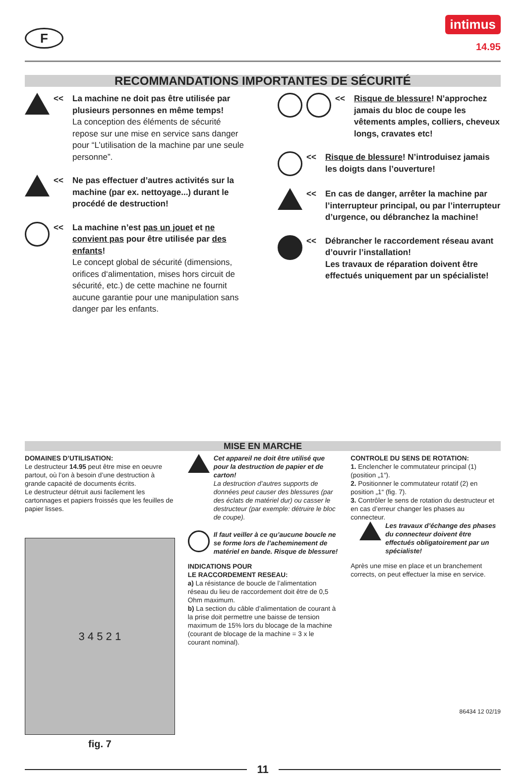F
intimus
14.95
RECOMMANDATIONS IMPORTANTES DE SÉCURITÉ
<< La machine ne doit pas être utilisée par plusieurs personnes en même temps!
La conception des éléments de sécurité repose sur une mise en service sans danger pour “L’utilisation de la machine par une seule personne”.
<< Ne pas effectuer d’autres activités sur la machine (par ex. nettoyage...) durant le procédé de destruction!
<< La machine n’est pas un jouet et ne convient pas pour être utilisée par des enfants!
Le concept global de sécurité (dimensions, orifices d‘alimentation, mises hors circuit de sécurité, etc.) de cette machine ne fournit aucune garantie pour une manipulation sans danger par les enfants.
<< Risque de blessure! N’approchez jamais du bloc de coupe les vêtements amples, colliers, cheveux longs, cravates etc!
<< Risque de blessure! N’introduisez jamais les doigts dans l’ouverture!
<< En cas de danger, arrêter la machine par l’interrupteur principal, ou par l’interrupteur d’urgence, ou débranchez la machine!
<< Débrancher le raccordement réseau avant d’ouvrir l’installation!
Les travaux de réparation doivent être effectués uniquement par un spécialiste!
MISE EN MARCHE
DOMAINES D’UTILISATION:
Le destructeur 14.95 peut être mise en oeuvre partout, où l’on à besoin d’une destruction à grande capacité de documents écrits.
Le destructeur détruit ausi facilement les cartonnages et papiers froissés que les feuilles de papier lisses.
3 4 5 2 1
fig. 7
Cet appareil ne doit être utilisé que pour la destruction de papier et de carton!
La destruction d’autres supports de données peut causer des blessures (par des éclats de matériel dur) ou casser le destructeur (par exemple: détruire le bloc de coupe).
Il faut veiller à ce qu’aucune boucle ne se forme lors de l’acheminement de matériel en bande. Risque de blessure!
INDICATIONS POUR
LE RACCORDEMENT RESEAU:
a) La résistance de boucle de l’alimentation réseau du lieu de raccordement doit être de 0,5 Ohm maximum.
b) La section du câble d’alimentation de courant à la prise doit permettre une baisse de tension maximum de 15% lors du blocage de la machine (courant de blocage de la machine = 3 x le courant nominal).
CONTROLE DU SENS DE ROTATION:
1. Enclencher le commutateur principal (1) (position „1“).
2. Positionner le commutateur rotatif (2) en position „1“ (fig. 7).
3. Contrôler le sens de rotation du destructeur et en cas d’erreur changer les phases au connecteur.
Les travaux d’échange des phases du connecteur doivent être effectués obligatoirement par un spécialiste!
Après une mise en place et un branchement corrects, on peut effectuer la mise en service.
86434 12 02/19
11